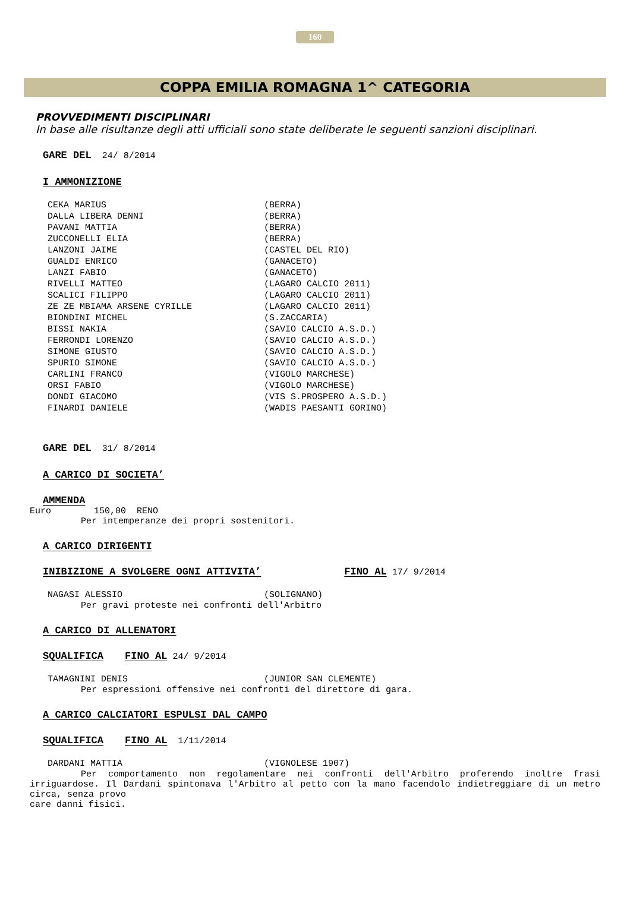160
COPPA EMILIA ROMAGNA 1^ CATEGORIA
PROVVEDIMENTI DISCIPLINARI
In base alle risultanze degli atti ufficiali sono state deliberate le seguenti sanzioni disciplinari.
GARE DEL 24/ 8/2014
I AMMONIZIONE
| CEKA MARIUS | (BERRA) |
| DALLA LIBERA DENNI | (BERRA) |
| PAVANI MATTIA | (BERRA) |
| ZUCCONELLI ELIA | (BERRA) |
| LANZONI JAIME | (CASTEL DEL RIO) |
| GUALDI ENRICO | (GANACETO) |
| LANZI FABIO | (GANACETO) |
| RIVELLI MATTEO | (LAGARO CALCIO 2011) |
| SCALICI FILIPPO | (LAGARO CALCIO 2011) |
| ZE ZE MBIAMA ARSENE CYRILLE | (LAGARO CALCIO 2011) |
| BIONDINI MICHEL | (S.ZACCARIA) |
| BISSI NAKIA | (SAVIO CALCIO A.S.D.) |
| FERRONDI LORENZO | (SAVIO CALCIO A.S.D.) |
| SIMONE GIUSTO | (SAVIO CALCIO A.S.D.) |
| SPURIO SIMONE | (SAVIO CALCIO A.S.D.) |
| CARLINI FRANCO | (VIGOLO MARCHESE) |
| ORSI FABIO | (VIGOLO MARCHESE) |
| DONDI GIACOMO | (VIS S.PROSPERO A.S.D.) |
| FINARDI DANIELE | (WADIS PAESANTI GORINO) |
GARE DEL 31/ 8/2014
A CARICO DI SOCIETA’
AMMENDA
Euro 150,00 RENO
Per intemperanze dei propri sostenitori.
A CARICO DIRIGENTI
INIBIZIONE A SVOLGERE OGNI ATTIVITA’ FINO AL 17/ 9/2014
| NAGASI ALESSIO | (SOLIGNANO) |
Per gravi proteste nei confronti dell'Arbitro
A CARICO DI ALLENATORI
SQUALIFICA FINO AL 24/ 9/2014
| TAMAGNINI DENIS | (JUNIOR SAN CLEMENTE) |
Per espressioni offensive nei confronti del direttore di gara.
A CARICO CALCIATORI ESPULSI DAL CAMPO
SQUALIFICA FINO AL 1/11/2014
| DARDANI MATTIA | (VIGNOLESE 1907) |
Per comportamento non regolamentare nei confronti dell'Arbitro proferendo inoltre frasi irriguardose. Il Dardani spintonava l'Arbitro al petto con la mano facendolo indietreggiare di un metro circa, senza provo
care danni fisici.